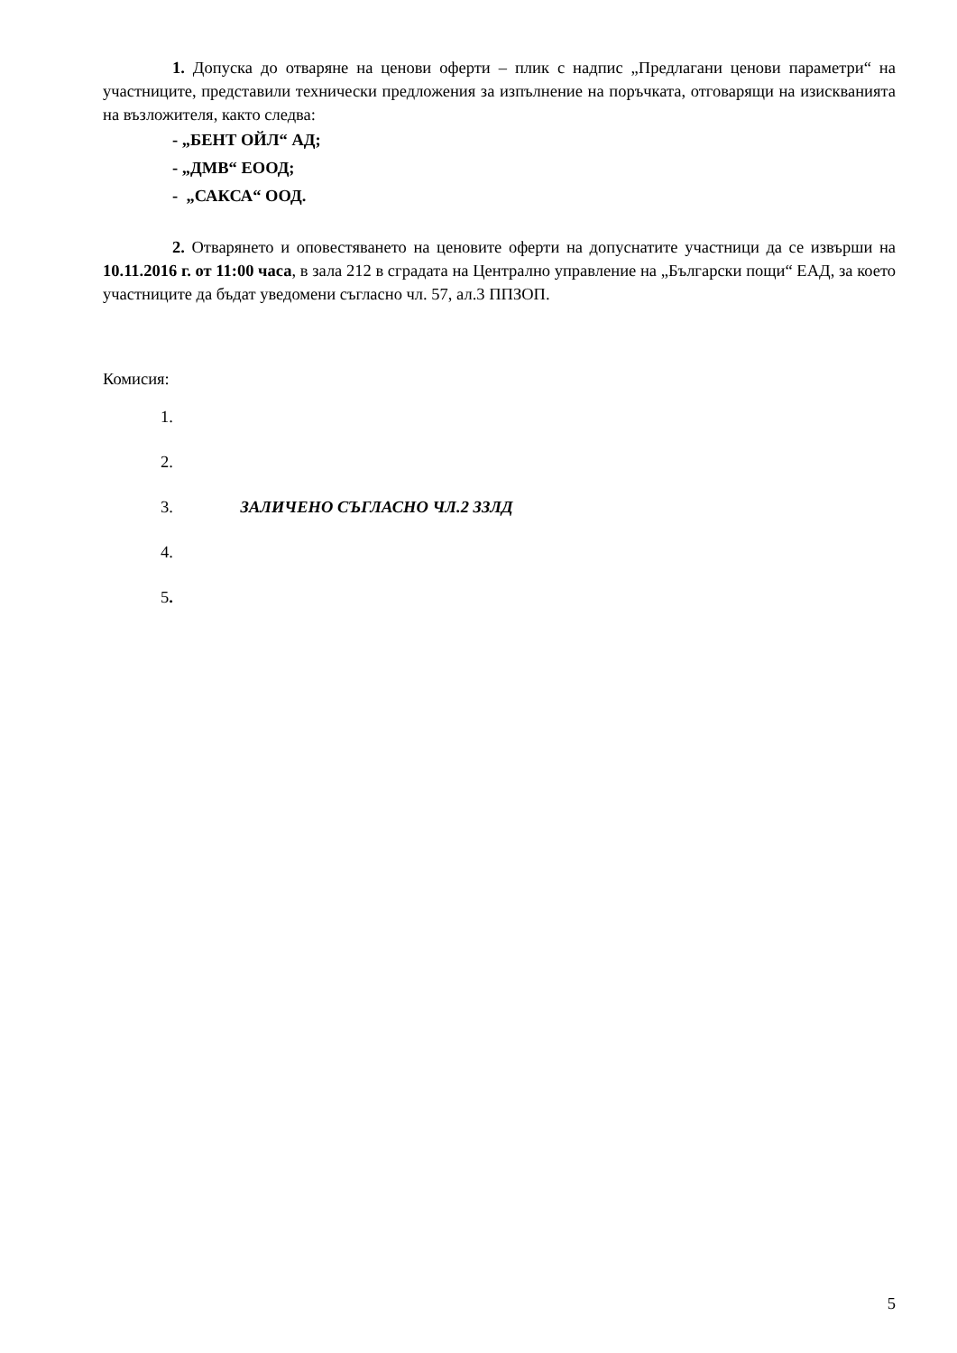1. Допуска до отваряне на ценови оферти – плик с надпис „Предлагани ценови параметри“ на участниците, представили технически предложения за изпълнение на поръчката, отговарящи на изискванията на възложителя, както следва:
- „БЕНТ ОЙЛ“ АД;
- „ДМВ“ ЕООД;
- „САКСА“ ООД.
2. Отварянето и оповестяването на ценовите оферти на допуснатите участници да се извърши на 10.11.2016 г. от 11:00 часа, в зала 212 в сградата на Централно управление на „Български пощи“ ЕАД, за което участниците да бъдат уведомени съгласно чл. 57, ал.3 ППЗОП.
Комисия:
1.
2.
3. ЗАЛИЧЕНО СЪГЛАСНО ЧЛ.2 ЗЗЛД
4.
5.
5